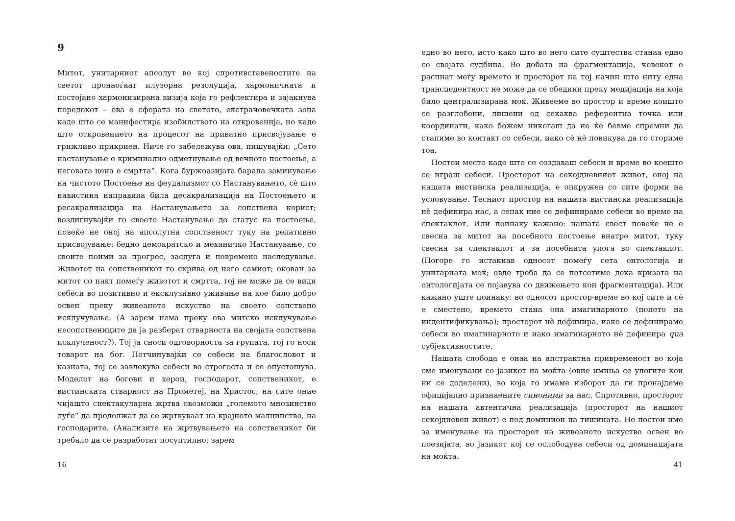9
Митот, унитарниот апсолут во кој спротивставеностите на светот пронаоѓаат илузорна резолуција, хармоничната и постојано хармонизирана визија која го рефлектира и зајакнува поредокот – ова е сферата на светото, екстрачовечката зона каде што се манифестира изобилството на откровенија, но каде што откровението на процесот на приватно присвојување е грижливо прикриен. Ниче го забележува ова, пишувајќи: „Сето настанување е криминално одметнување од вечното постоење, а неговата цена е смртта“. Кога буржоазијата барала заминување на чистото Постоење на феудализмот со Настанувањето, сѐ што навистина направила била десакрализација на Постоењето и ресакрализација на Настанувањето за сопствена корист; воздигнувајќи го своето Настанување до статус на постоење, повеќе не оној на апсолутна сопственост туку на релативно присвојување: бедно демократско и механичко Настанување, со своите поими за прогрес, заслуга и повремено наследување. Животот на сопственикот го скрива од него самиот; окован за митот со пакт помеѓу животот и смртта, тој не може да се види себеси во позитивно и ексклузивно уживање на кое било добро освен преку живеаното искуство на своето сопствено исклучување. (А зарем нема преку ова митско исклучување несопствениците да ја разберат стварноста на својата сопствена исклученост?). Тој ја сноси одговорноста за групата, тој го носи товарот на бог. Потчинувајќи се себеси на благословот и казната, тој се завлекува себеси во строгоста и се опустошува. Моделот на богови и херои, господарот, сопственикот, е вистинската стварност на Прометеј, на Христос, на сите оние чијашто спектакуларна жртва овозможи „големото мнозинство луѓе“ да продолжат да се жртвуваат на крајното малцинство, на господарите. (Анализите на жртвувањето на сопственикот би требало да се разработат посуптилно: зарем
16
едно во него, исто како што во него сите суштества станаа едно со својата судбина. Во добата на фрагментација, човекот е распнат меѓу времето и просторот на тој начин што ниту една трансцедентност не може да се обедини преку медијација на која било централизирана моќ. Живееме во простор и време коишто се разглобени, лишени од секаква референтна точка или координати, како божем никогаш да не ќе бевме спремни да стапиме во контакт со себеси, иако сѐ нѐ повикува да го сториме тоа.
Постои место каде што се создаваш себеси и време во коешто се играш себеси. Просторот на секојдневниот живот, оној на нашата вистинска реализација, е опкружен со сите форми на условување. Тесниот простор на нашата вистинска реализација нѐ дефинира нас, а сепак ние се дефинираме себеси во време на спектаклот. Или поинаку кажано: нашата свест повеќе не е свесна за митот на посебното постоење внатре митот, туку свесна за спектаклот и за посебната улога во спектаклот. (Погоре го истакнав односот помеѓу сета онтологија и унитарната моќ; овде треба да се потсетиме дека кризата на онтологијата се појавува со движењето кон фрагментација). Или кажано уште поинаку: во односот простор-време во кој сите и сѐ е сместено, времето стана она имагинарното (полето на индентификувања); просторот нѐ дефинира, иако се дефинираме себеси во имагинарното и иако имагинарното нѐ дефинира qua субјективностите.
Нашата слобода е онаа на апстрактна привременост во која сме именувани со јазикот на моќта (овие имиња се улогите кои ни се доделени), во која го имаме изборот да ги пронајдеме официјално признаените синоними за нас. Спротивно, просторот на нашата автентична реализација (просторот на нашиот секојдневен живот) е под доминион на тишината. Не постои име за именување на просторот на живеаното искуство освен во поезијата, во јазикот кој се ослободува себеси од доминацијата на моќта.
41